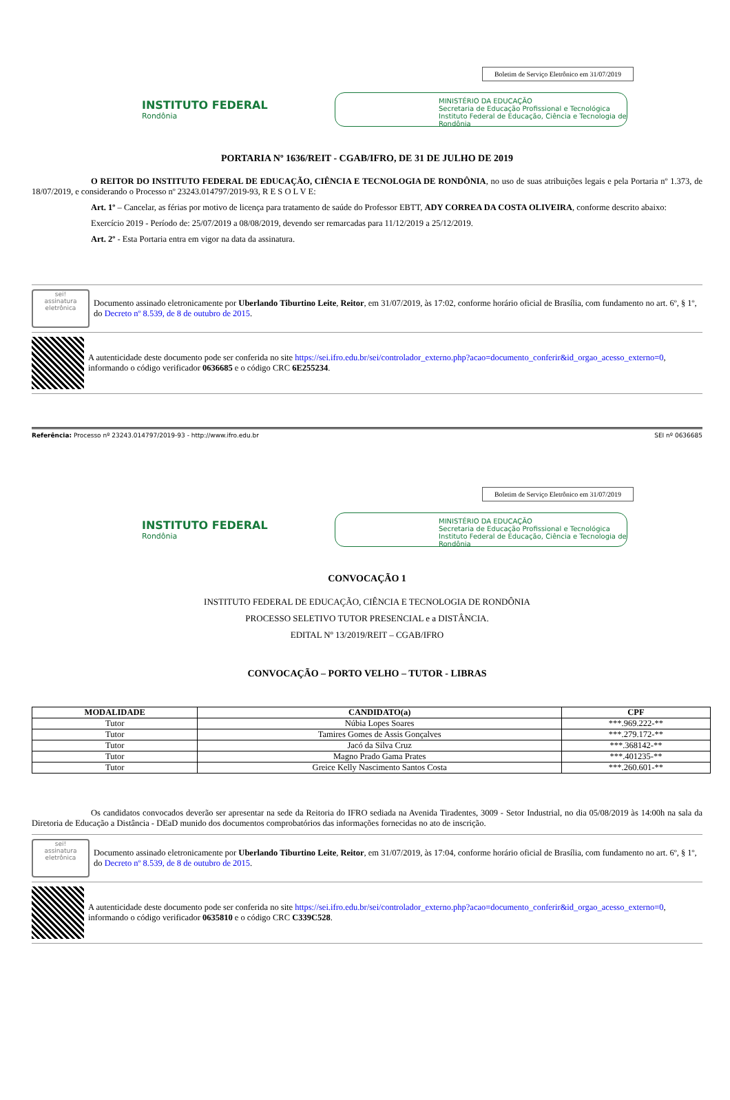Boletim de Serviço Eletrônico em 31/07/2019
INSTITUTO FEDERAL
Rondônia
MINISTÉRIO DA EDUCAÇÃO
Secretaria de Educação Profissional e Tecnológica
Instituto Federal de Educação, Ciência e Tecnologia de Rondônia
PORTARIA Nº 1636/REIT - CGAB/IFRO, DE 31 DE JULHO DE 2019
O REITOR DO INSTITUTO FEDERAL DE EDUCAÇÃO, CIÊNCIA E TECNOLOGIA DE RONDÔNIA, no uso de suas atribuições legais e pela Portaria nº 1.373, de 18/07/2019, e considerando o Processo nº 23243.014797/2019-93, R E S O L V E:
Art. 1º – Cancelar, as férias por motivo de licença para tratamento de saúde do Professor EBTT, ADY CORREA DA COSTA OLIVEIRA, conforme descrito abaixo:
Exercício 2019 - Período de: 25/07/2019 a 08/08/2019, devendo ser remarcadas para 11/12/2019 a 25/12/2019.
Art. 2º - Esta Portaria entra em vigor na data da assinatura.
sei!
assinatura eletrônica
Documento assinado eletronicamente por Uberlando Tiburtino Leite, Reitor, em 31/07/2019, às 17:02, conforme horário oficial de Brasília, com fundamento no art. 6º, § 1º, do Decreto nº 8.539, de 8 de outubro de 2015.
A autenticidade deste documento pode ser conferida no site https://sei.ifro.edu.br/sei/controlador_externo.php?acao=documento_conferir&id_orgao_acesso_externo=0, informando o código verificador 0636685 e o código CRC 6E255234.
Referência: Processo nº 23243.014797/2019-93 - http://www.ifro.edu.br SEI nº 0636685
Boletim de Serviço Eletrônico em 31/07/2019
INSTITUTO FEDERAL
Rondônia
MINISTÉRIO DA EDUCAÇÃO
Secretaria de Educação Profissional e Tecnológica
Instituto Federal de Educação, Ciência e Tecnologia de Rondônia
CONVOCAÇÃO 1
INSTITUTO FEDERAL DE EDUCAÇÃO, CIÊNCIA E TECNOLOGIA DE RONDÔNIA
PROCESSO SELETIVO TUTOR PRESENCIAL e a DISTÂNCIA.
EDITAL Nº 13/2019/REIT – CGAB/IFRO
CONVOCAÇÃO – PORTO VELHO – TUTOR - LIBRAS
| MODALIDADE | CANDIDATO(a) | CPF |
| --- | --- | --- |
| Tutor | Núbia Lopes Soares | ***.969.222-** |
| Tutor | Tamires Gomes de Assis Gonçalves | ***.279.172-** |
| Tutor | Jacó da Silva Cruz | ***.368142-** |
| Tutor | Magno Prado Gama Prates | ***.401235-** |
| Tutor | Greice Kelly Nascimento Santos Costa | ***.260.601-** |
Os candidatos convocados deverão ser apresentar na sede da Reitoria do IFRO sediada na Avenida Tiradentes, 3009 - Setor Industrial, no dia 05/08/2019 às 14:00h na sala da Diretoria de Educação a Distância - DEaD munido dos documentos comprobatórios das informações fornecidas no ato de inscrição.
sei!
assinatura eletrônica
Documento assinado eletronicamente por Uberlando Tiburtino Leite, Reitor, em 31/07/2019, às 17:04, conforme horário oficial de Brasília, com fundamento no art. 6º, § 1º, do Decreto nº 8.539, de 8 de outubro de 2015.
A autenticidade deste documento pode ser conferida no site https://sei.ifro.edu.br/sei/controlador_externo.php?acao=documento_conferir&id_orgao_acesso_externo=0, informando o código verificador 0635810 e o código CRC C339C528.